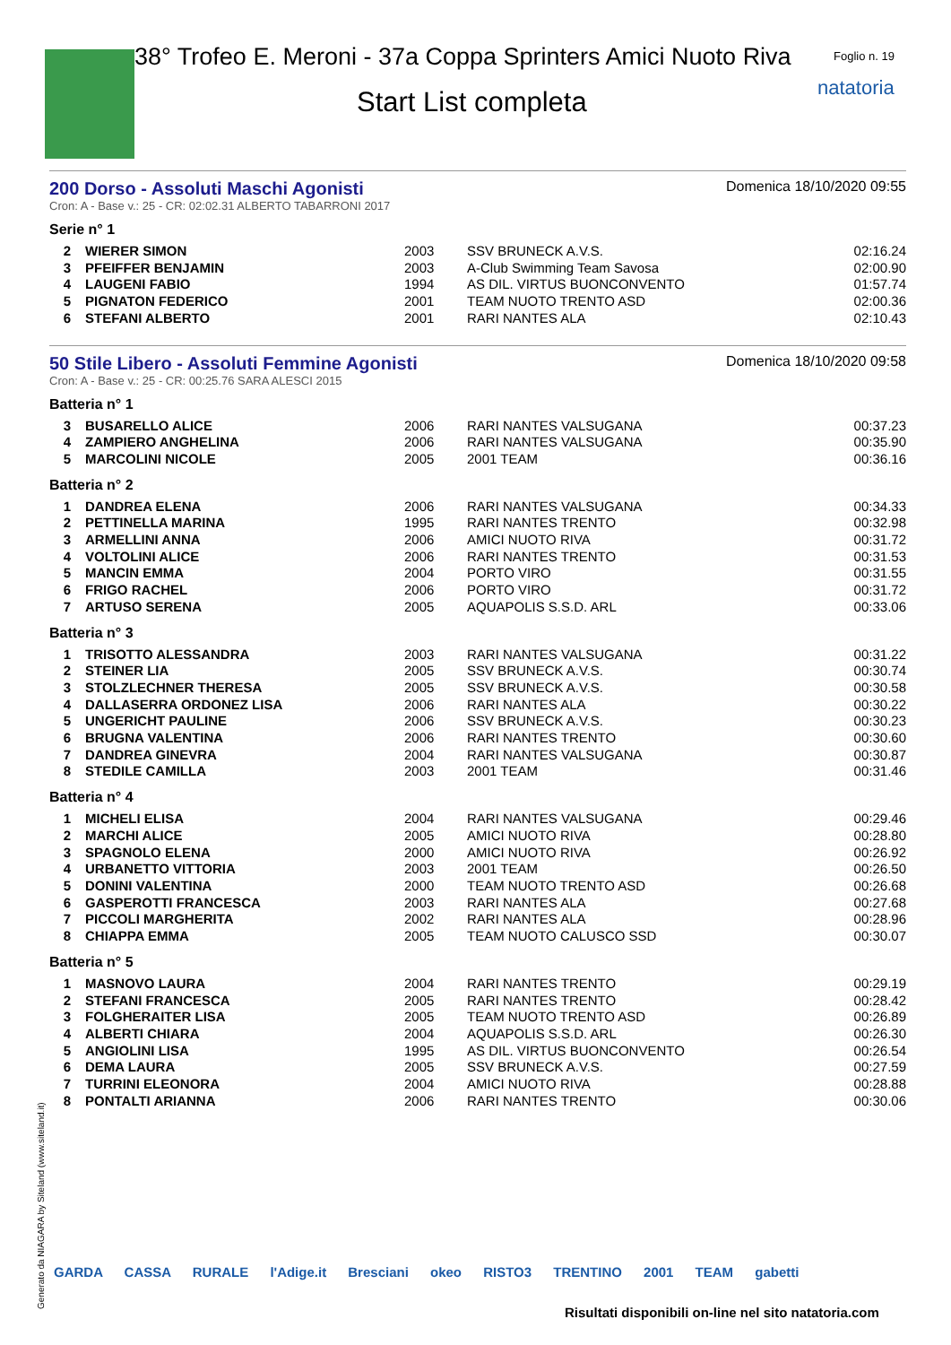38° Trofeo E. Meroni - 37a Coppa Sprinters Amici Nuoto Riva
Foglio n. 19
Start List completa
natatoria
200 Dorso - Assoluti Maschi Agonisti
Domenica 18/10/2020 09:55
Cron: A - Base v.: 25 - CR: 02:02.31 ALBERTO TABARRONI 2017
Serie n° 1
| 2 | WIERER SIMON | 2003 | SSV BRUNECK A.V.S. | 02:16.24 |
| 3 | PFEIFFER BENJAMIN | 2003 | A-Club Swimming Team Savosa | 02:00.90 |
| 4 | LAUGENI FABIO | 1994 | AS DIL. VIRTUS BUONCONVENTO | 01:57.74 |
| 5 | PIGNATON FEDERICO | 2001 | TEAM NUOTO TRENTO ASD | 02:00.36 |
| 6 | STEFANI ALBERTO | 2001 | RARI NANTES ALA | 02:10.43 |
50 Stile Libero - Assoluti Femmine Agonisti
Domenica 18/10/2020 09:58
Cron: A - Base v.: 25 - CR: 00:25.76 SARA ALESCI 2015
Batteria n° 1
| 3 | BUSARELLO ALICE | 2006 | RARI NANTES VALSUGANA | 00:37.23 |
| 4 | ZAMPIERO ANGHELINA | 2006 | RARI NANTES VALSUGANA | 00:35.90 |
| 5 | MARCOLINI NICOLE | 2005 | 2001 TEAM | 00:36.16 |
Batteria n° 2
| 1 | DANDREA ELENA | 2006 | RARI NANTES VALSUGANA | 00:34.33 |
| 2 | PETTINELLA MARINA | 1995 | RARI NANTES TRENTO | 00:32.98 |
| 3 | ARMELLINI ANNA | 2006 | AMICI NUOTO RIVA | 00:31.72 |
| 4 | VOLTOLINI ALICE | 2006 | RARI NANTES TRENTO | 00:31.53 |
| 5 | MANCIN EMMA | 2004 | PORTO VIRO | 00:31.55 |
| 6 | FRIGO RACHEL | 2006 | PORTO VIRO | 00:31.72 |
| 7 | ARTUSO SERENA | 2005 | AQUAPOLIS S.S.D. ARL | 00:33.06 |
Batteria n° 3
| 1 | TRISOTTO ALESSANDRA | 2003 | RARI NANTES VALSUGANA | 00:31.22 |
| 2 | STEINER LIA | 2005 | SSV BRUNECK A.V.S. | 00:30.74 |
| 3 | STOLZLECHNER THERESA | 2005 | SSV BRUNECK A.V.S. | 00:30.58 |
| 4 | DALLASERRA ORDONEZ LISA | 2006 | RARI NANTES ALA | 00:30.22 |
| 5 | UNGERICHT PAULINE | 2006 | SSV BRUNECK A.V.S. | 00:30.23 |
| 6 | BRUGNA VALENTINA | 2006 | RARI NANTES TRENTO | 00:30.60 |
| 7 | DANDREA GINEVRA | 2004 | RARI NANTES VALSUGANA | 00:30.87 |
| 8 | STEDILE CAMILLA | 2003 | 2001 TEAM | 00:31.46 |
Batteria n° 4
| 1 | MICHELI ELISA | 2004 | RARI NANTES VALSUGANA | 00:29.46 |
| 2 | MARCHI ALICE | 2005 | AMICI NUOTO RIVA | 00:28.80 |
| 3 | SPAGNOLO ELENA | 2000 | AMICI NUOTO RIVA | 00:26.92 |
| 4 | URBANETTO VITTORIA | 2003 | 2001 TEAM | 00:26.50 |
| 5 | DONINI VALENTINA | 2000 | TEAM NUOTO TRENTO ASD | 00:26.68 |
| 6 | GASPEROTTI FRANCESCA | 2003 | RARI NANTES ALA | 00:27.68 |
| 7 | PICCOLI MARGHERITA | 2002 | RARI NANTES ALA | 00:28.96 |
| 8 | CHIAPPA EMMA | 2005 | TEAM NUOTO CALUSCO SSD | 00:30.07 |
Batteria n° 5
| 1 | MASNOVO LAURA | 2004 | RARI NANTES TRENTO | 00:29.19 |
| 2 | STEFANI FRANCESCA | 2005 | RARI NANTES TRENTO | 00:28.42 |
| 3 | FOLGHERAITER LISA | 2005 | TEAM NUOTO TRENTO ASD | 00:26.89 |
| 4 | ALBERTI CHIARA | 2004 | AQUAPOLIS S.S.D. ARL | 00:26.30 |
| 5 | ANGIOLINI LISA | 1995 | AS DIL. VIRTUS BUONCONVENTO | 00:26.54 |
| 6 | DEMA LAURA | 2005 | SSV BRUNECK A.V.S. | 00:27.59 |
| 7 | TURRINI ELEONORA | 2004 | AMICI NUOTO RIVA | 00:28.88 |
| 8 | PONTALTI ARIANNA | 2006 | RARI NANTES TRENTO | 00:30.06 |
Generato da NIAGARA by Siteland (www.siteland.it)
GARDA CASSA RURALE l'Adige.it Bresciani okeo RISTO3 TRENTINO 2001 TEAM gabetti
Risultati disponibili on-line nel sito natatoria.com